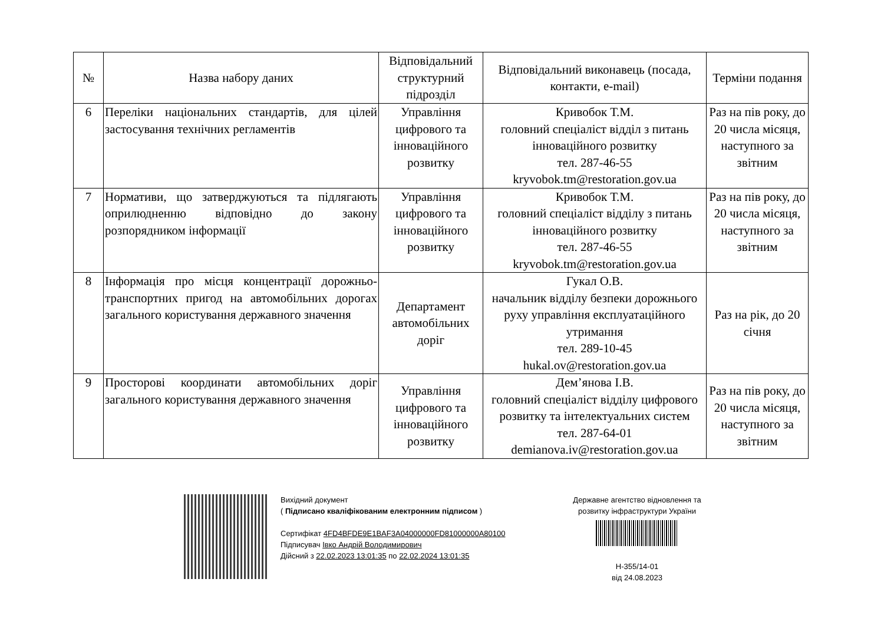| № | Назва набору даних | Відповідальний структурний підрозділ | Відповідальний виконавець (посада, контакти, e-mail) | Терміни подання |
| --- | --- | --- | --- | --- |
| 6 | Переліки національних стандартів, для цілей застосування технічних регламентів | Управління цифрового та інноваційного розвитку | Кривобок Т.М. головний спеціаліст відділ з питань інноваційного розвитку тел. 287-46-55 kryvobok.tm@restoration.gov.ua | Раз на пів року, до 20 числа місяця, наступного за звітним |
| 7 | Нормативи, що затверджуються та підлягають оприлюдненню відповідно до закону розпорядником інформації | Управління цифрового та інноваційного розвитку | Кривобок Т.М. головний спеціаліст відділу з питань інноваційного розвитку тел. 287-46-55 kryvobok.tm@restoration.gov.ua | Раз на пів року, до 20 числа місяця, наступного за звітним |
| 8 | Інформація про місця концентрації дорожньо-транспортних пригод на автомобільних дорогах загального користування державного значення | Департамент автомобільних доріг | Гукал О.В. начальник відділу безпеки дорожнього руху управління експлуатаційного утримання тел. 289-10-45 hukal.ov@restoration.gov.ua | Раз на рік, до 20 січня |
| 9 | Просторові координати автомобільних доріг загального користування державного значення | Управління цифрового та інноваційного розвитку | Дем’янова І.В. головний спеціаліст відділу цифрового розвитку та інтелектуальних систем тел. 287-64-01 demianova.iv@restoration.gov.ua | Раз на пів року, до 20 числа місяця, наступного за звітним |
Вихідний документ
( Підписано кваліфікованим електронним підписом )
Сертифікат 4FD4BFDE9E1BAF3A04000000FD81000000A80100
Підписувач Івко Андрій Володимирович
Дійсний з 22.02.2023 13:01:35 по 22.02.2024 13:01:35
Державне агентство відновлення та розвитку інфраструктури України
Н-355/14-01
від 24.08.2023